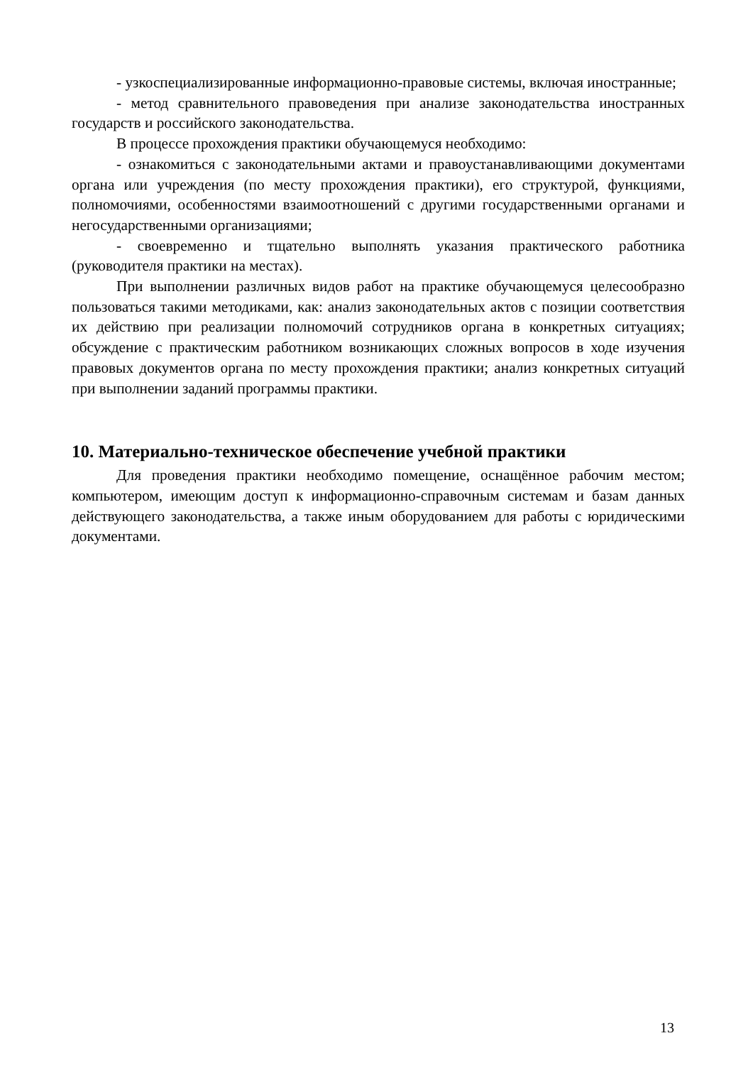- узкоспециализированные информационно-правовые системы, включая иностранные;
- метод сравнительного правоведения при анализе законодательства иностранных государств и российского законодательства.
В процессе прохождения практики обучающемуся необходимо:
- ознакомиться с законодательными актами и правоустанавливающими документами органа или учреждения (по месту прохождения практики), его структурой, функциями, полномочиями, особенностями взаимоотношений с другими государственными органами и негосударственными организациями;
- своевременно и тщательно выполнять указания практического работника (руководителя практики на местах).
При выполнении различных видов работ на практике обучающемуся целесообразно пользоваться такими методиками, как: анализ законодательных актов с позиции соответствия их действию при реализации полномочий сотрудников органа в конкретных ситуациях; обсуждение с практическим работником возникающих сложных вопросов в ходе изучения правовых документов органа по месту прохождения практики; анализ конкретных ситуаций при выполнении заданий программы практики.
10. Материально-техническое обеспечение учебной практики
Для проведения практики необходимо помещение, оснащённое рабочим местом; компьютером, имеющим доступ к информационно-справочным системам и базам данных действующего законодательства, а также иным оборудованием для работы с юридическими документами.
13